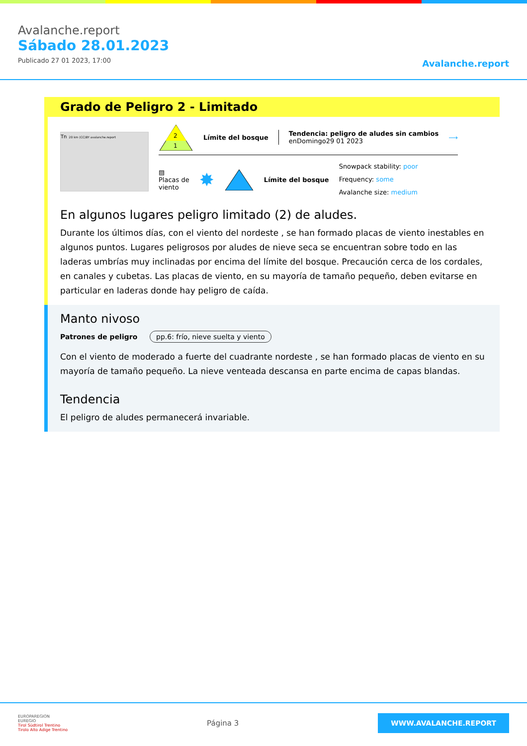Avalanche.report
Sábado 28.01.2023
Publicado 27 01 2023, 17:00
Avalanche.report
Grado de Peligro 2 - Limitado
Tn 20 km (CC)BY avalanche.report
2
1
Límite del bosque
Tendencia: peligro de aludes sin cambios
enDomingo29 01 2023
⟶
▨
Placas de
viento
✸ Límite del bosque
Snowpack stability: poor
Frequency: some
Avalanche size: medium
En algunos lugares peligro limitado (2) de aludes.
Durante los últimos días, con el viento del nordeste , se han formado placas de viento inestables en algunos puntos. Lugares peligrosos por aludes de nieve seca se encuentran sobre todo en las laderas umbrías muy inclinadas por encima del límite del bosque. Precaución cerca de los cordales, en canales y cubetas. Las placas de viento, en su mayoría de tamaño pequeño, deben evitarse en particular en laderas donde hay peligro de caída.
Manto nivoso
Patrones de peligro pp.6: frío, nieve suelta y viento
Con el viento de moderado a fuerte del cuadrante nordeste , se han formado placas de viento en su mayoría de tamaño pequeño. La nieve venteada descansa en parte encima de capas blandas.
Tendencia
El peligro de aludes permanecerá invariable.
EUROPAREGION
EUREGIO
Tirol Südtirol Trentino
Tirolo Alto Adige Trentino
Página 3
WWW.AVALANCHE.REPORT